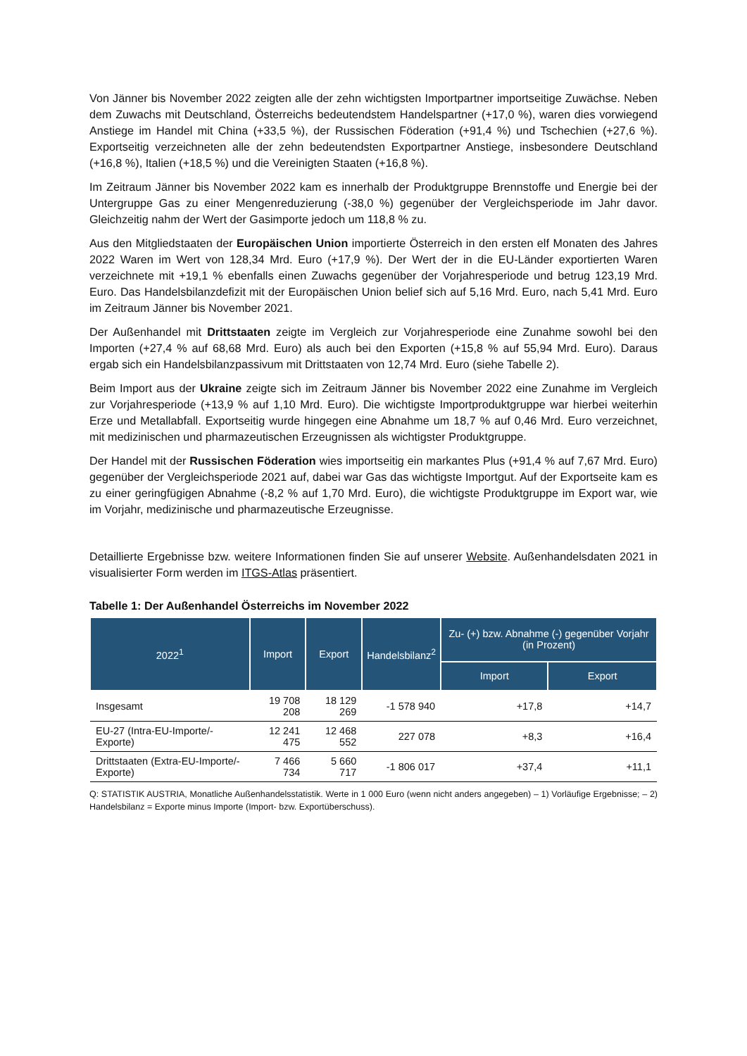Von Jänner bis November 2022 zeigten alle der zehn wichtigsten Importpartner importseitige Zuwächse. Neben dem Zuwachs mit Deutschland, Österreichs bedeutendstem Handelspartner (+17,0 %), waren dies vorwiegend Anstiege im Handel mit China (+33,5 %), der Russischen Föderation (+91,4 %) und Tschechien (+27,6 %). Exportseitig verzeichneten alle der zehn bedeutendsten Exportpartner Anstiege, insbesondere Deutschland (+16,8 %), Italien (+18,5 %) und die Vereinigten Staaten (+16,8 %).
Im Zeitraum Jänner bis November 2022 kam es innerhalb der Produktgruppe Brennstoffe und Energie bei der Untergruppe Gas zu einer Mengenreduzierung (-38,0 %) gegenüber der Vergleichsperiode im Jahr davor. Gleichzeitig nahm der Wert der Gasimporte jedoch um 118,8 % zu.
Aus den Mitgliedstaaten der Europäischen Union importierte Österreich in den ersten elf Monaten des Jahres 2022 Waren im Wert von 128,34 Mrd. Euro (+17,9 %). Der Wert der in die EU-Länder exportierten Waren verzeichnete mit +19,1 % ebenfalls einen Zuwachs gegenüber der Vorjahresperiode und betrug 123,19 Mrd. Euro. Das Handelsbilanzdefizit mit der Europäischen Union belief sich auf 5,16 Mrd. Euro, nach 5,41 Mrd. Euro im Zeitraum Jänner bis November 2021.
Der Außenhandel mit Drittstaaten zeigte im Vergleich zur Vorjahresperiode eine Zunahme sowohl bei den Importen (+27,4 % auf 68,68 Mrd. Euro) als auch bei den Exporten (+15,8 % auf 55,94 Mrd. Euro). Daraus ergab sich ein Handelsbilanzpassivum mit Drittstaaten von 12,74 Mrd. Euro (siehe Tabelle 2).
Beim Import aus der Ukraine zeigte sich im Zeitraum Jänner bis November 2022 eine Zunahme im Vergleich zur Vorjahresperiode (+13,9 % auf 1,10 Mrd. Euro). Die wichtigste Importproduktgruppe war hierbei weiterhin Erze und Metallabfall. Exportseitig wurde hingegen eine Abnahme um 18,7 % auf 0,46 Mrd. Euro verzeichnet, mit medizinischen und pharmazeutischen Erzeugnissen als wichtigster Produktgruppe.
Der Handel mit der Russischen Föderation wies importseitig ein markantes Plus (+91,4 % auf 7,67 Mrd. Euro) gegenüber der Vergleichsperiode 2021 auf, dabei war Gas das wichtigste Importgut. Auf der Exportseite kam es zu einer geringfügigen Abnahme (-8,2 % auf 1,70 Mrd. Euro), die wichtigste Produktgruppe im Export war, wie im Vorjahr, medizinische und pharmazeutische Erzeugnisse.
Detaillierte Ergebnisse bzw. weitere Informationen finden Sie auf unserer Website. Außenhandelsdaten 2021 in visualisierter Form werden im ITGS-Atlas präsentiert.
Tabelle 1: Der Außenhandel Österreichs im November 2022
| 2022<sup>1</sup> | Import | Export | Handelsbilanz<sup>2</sup> | Zu- (+) bzw. Abnahme (-) gegenüber Vorjahr (in Prozent) | |
| --- | --- | --- | --- | --- | --- |
| | | | | Import | Export |
| Insgesamt | 19 708 208 | 18 129 269 | -1 578 940 | +17,8 | +14,7 |
| EU-27 (Intra-EU-Importe/-Exporte) | 12 241 475 | 12 468 552 | 227 078 | +8,3 | +16,4 |
| Drittstaaten (Extra-EU-Importe/-Exporte) | 7 466 734 | 5 660 717 | -1 806 017 | +37,4 | +11,1 |
Q: STATISTIK AUSTRIA, Monatliche Außenhandelsstatistik. Werte in 1 000 Euro (wenn nicht anders angegeben) – 1) Vorläufige Ergebnisse; – 2) Handelsbilanz = Exporte minus Importe (Import- bzw. Exportüberschuss).